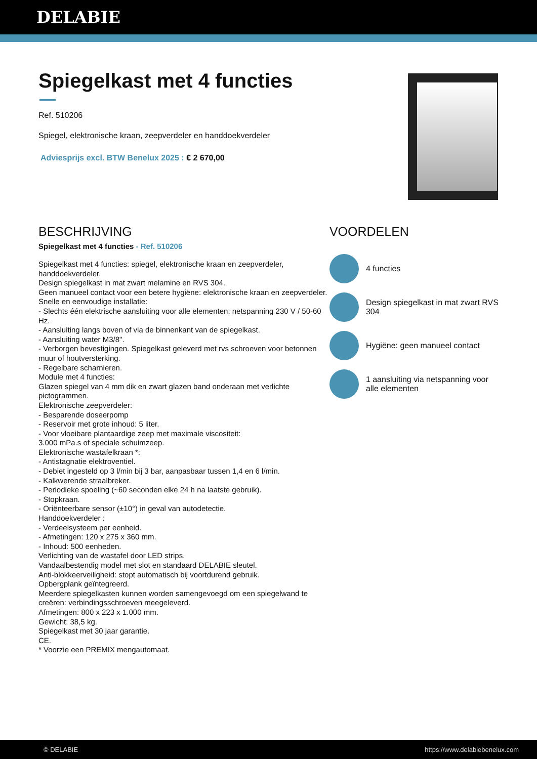DELABIE
Spiegelkast met 4 functies
Ref. 510206
Spiegel, elektronische kraan, zeepverdeler en handdoekverdeler
Adviesprijs excl. BTW Benelux 2025 : € 2 670,00
BESCHRIJVING
Spiegelkast met 4 functies - Ref. 510206
Spiegelkast met 4 functies: spiegel, elektronische kraan en zeepverdeler, handdoekverdeler.
Design spiegelkast in mat zwart melamine en RVS 304.
Geen manueel contact voor een betere hygiëne: elektronische kraan en zeepverdeler.
Snelle en eenvoudige installatie:
- Slechts één elektrische aansluiting voor alle elementen: netspanning 230 V / 50-60 Hz.
- Aansluiting langs boven of via de binnenkant van de spiegelkast.
- Aansluiting water M3/8".
- Verborgen bevestigingen. Spiegelkast geleverd met rvs schroeven voor betonnen muur of houtversterking.
- Regelbare scharnieren.
Module met 4 functies:
Glazen spiegel van 4 mm dik en zwart glazen band onderaan met verlichte pictogrammen.
Elektronische zeepverdeler:
- Besparende doseerpomp
- Reservoir met grote inhoud: 5 liter.
- Voor vloeibare plantaardige zeep met maximale viscositeit:
3.000 mPa.s of speciale schuimzeep.
Elektronische wastafelkraan *:
- Antistagnatie elektroventiel.
- Debiet ingesteld op 3 l/min bij 3 bar, aanpasbaar tussen 1,4 en 6 l/min.
- Kalkwerende straalbreker.
- Periodieke spoeling (~60 seconden elke 24 h na laatste gebruik).
- Stopkraan.
- Oriënteerbare sensor (±10°) in geval van autodetectie.
Handdoekverdeler :
- Verdeelsysteem per eenheid.
- Afmetingen: 120 x 275 x 360 mm.
- Inhoud: 500 eenheden.
Verlichting van de wastafel door LED strips.
Vandaalbestendig model met slot en standaard DELABIE sleutel.
Anti-blokkeerveiligheid: stopt automatisch bij voortdurend gebruik.
Opbergplank geïntegreerd.
Meerdere spiegelkasten kunnen worden samengevoegd om een spiegelwand te creëren: verbindingsschroeven meegeleverd.
Afmetingen: 800 x 223 x 1.000 mm.
Gewicht: 38,5 kg.
Spiegelkast met 30 jaar garantie.
CE.
* Voorzie een PREMIX mengautomaat.
VOORDELEN
4 functies
Design spiegelkast in mat zwart RVS 304
Hygiëne: geen manueel contact
1 aansluiting via netspanning voor alle elementen
© DELABIE https://www.delabiebenelux.com